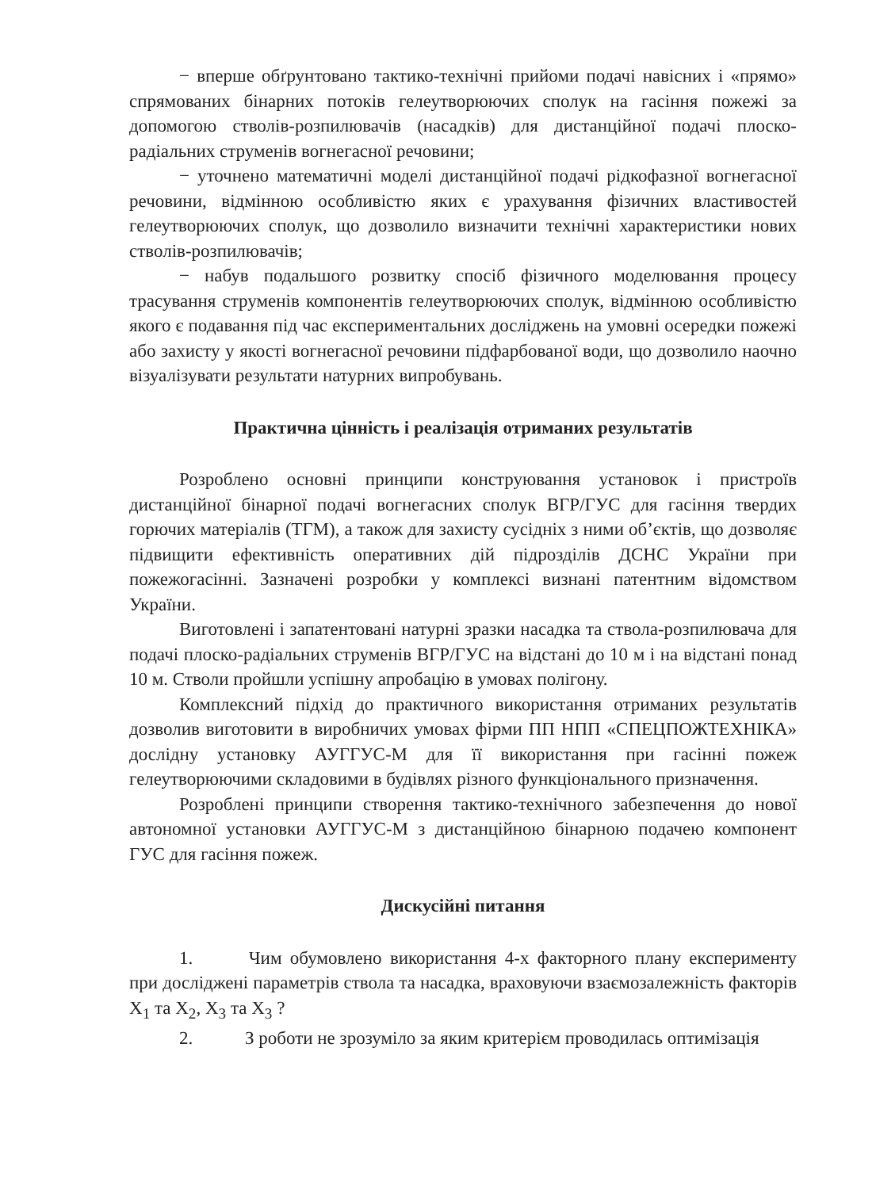− вперше обґрунтовано тактико-технічні прийоми подачі навісних і «прямо» спрямованих бінарних потоків гелеутворюючих сполук на гасіння пожежі за допомогою стволів-розпилювачів (насадків) для дистанційної подачі плоско-радіальних струменів вогнегасної речовини;
− уточнено математичні моделі дистанційної подачі рідкофазної вогнегасної речовини, відмінною особливістю яких є урахування фізичних властивостей гелеутворюючих сполук, що дозволило визначити технічні характеристики нових стволів-розпилювачів;
− набув подальшого розвитку спосіб фізичного моделювання процесу трасування струменів компонентів гелеутворюючих сполук, відмінною особливістю якого є подавання під час експериментальних досліджень на умовні осередки пожежі або захисту у якості вогнегасної речовини підфарбованої води, що дозволило наочно візуалізувати результати натурних випробувань.
Практична цінність і реалізація отриманих результатів
Розроблено основні принципи конструювання установок і пристроїв дистанційної бінарної подачі вогнегасних сполук ВГР/ГУС для гасіння твердих горючих матеріалів (ТГМ), а також для захисту сусідніх з ними об’єктів, що дозволяє підвищити ефективність оперативних дій підрозділів ДСНС України при пожежогасінні. Зазначені розробки у комплексі визнані патентним відомством України.
Виготовлені і запатентовані натурні зразки насадка та ствола-розпилювача для подачі плоско-радіальних струменів ВГР/ГУС на відстані до 10 м і на відстані понад 10 м. Стволи пройшли успішну апробацію в умовах полігону.
Комплексний підхід до практичного використання отриманих результатів дозволив виготовити в виробничих умовах фірми ПП НПП «СПЕЦПОЖТЕХНІКА» дослідну установку АУГГУС-М для її використання при гасінні пожеж гелеутворюючими складовими в будівлях різного функціонального призначення.
Розроблені принципи створення тактико-технічного забезпечення до нової автономної установки АУГГУС-М з дистанційною бінарною подачею компонент ГУС для гасіння пожеж.
Дискусійні питання
1. Чим обумовлено використання 4-х факторного плану експерименту при досліджені параметрів ствола та насадка, враховуючи взаємозалежність факторів X<sub>1</sub> та X<sub>2</sub>, X<sub>3</sub> та X<sub>3</sub> ?
2. З роботи не зрозуміло за яким критерієм проводилась оптимізація